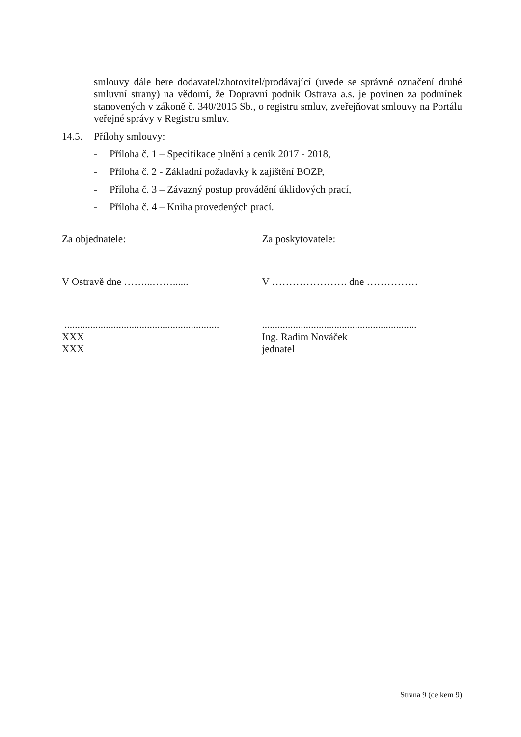smlouvy dále bere dodavatel/zhotovitel/prodávající (uvede se správné označení druhé smluvní strany) na vědomí, že Dopravní podnik Ostrava a.s. je povinen za podmínek stanovených v zákoně č. 340/2015 Sb., o registru smluv, zveřejňovat smlouvy na Portálu veřejné správy v Registru smluv.
14.5. Přílohy smlouvy:
- Příloha č. 1 – Specifikace plnění a ceník 2017 - 2018,
- Příloha č. 2 - Základní požadavky k zajištění BOZP,
- Příloha č. 3 – Závazný postup provádění úklidových prací,
- Příloha č. 4 – Kniha provedených prací.
Za objednatele: Za poskytovatele:
V Ostravě dne ……...……...... V …………………. dne ……………
............................................................
XXX
XXX
............................................................
Ing. Radim Nováček
jednatel
Strana 9 (celkem 9)